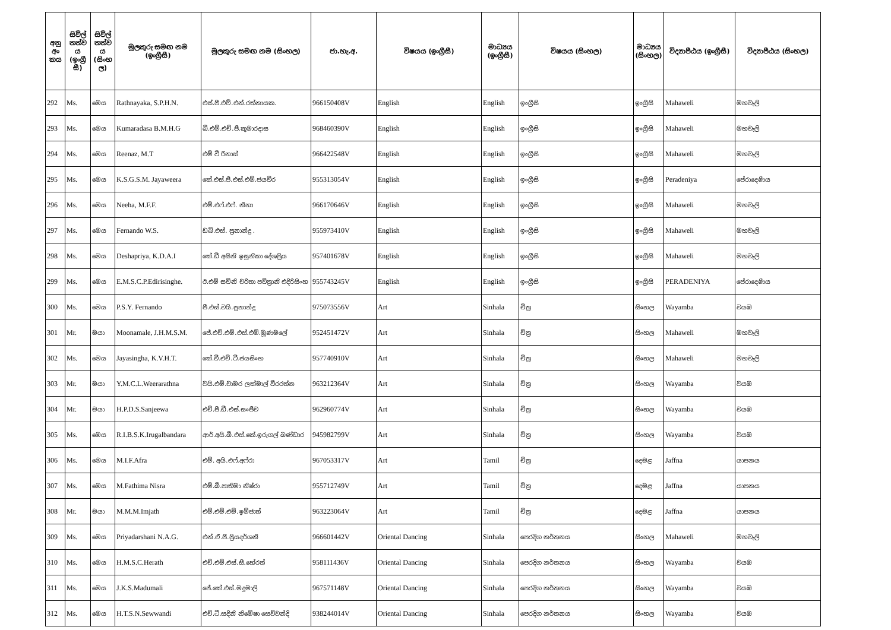| අනු අං කය | සිවිල් තත්ව ය (ඉංග්‍රී සී) | සිවිල් තත්ව ය (සිංහ ල) | මුලකුරු සමඟ නම (ඉංග්‍රීසී) | මුලකුරු සමඟ නම (සිංහල) | ජා.හැ.අ. | විෂයය (ඉංග්‍රීසී) | මාධ්‍යය (ඉංග්‍රීසී) | විෂයය (සිංහල) | මාධ්‍යය (සිංහල) | විද්‍යාපීඨය (ඉංග්‍රීසී) | විද්‍යාපීඨය (සිංහල) |
| --- | --- | --- | --- | --- | --- | --- | --- | --- | --- | --- | --- |
| 292 | Ms. | මෙය | Rathnayaka, S.P.H.N. | එස්.පී.එච්.එන්.රත්නායක. | 966150408V | English | English | ඉංග්‍රීසි | ඉංග්‍රීසි | Mahaweli | මහවැලි |
| 293 | Ms. | මෙය | Kumaradasa B.M.H.G | බී.එම්.එච්.ජී.කුමාරදාස | 968460390V | English | English | ඉංග්‍රීසි | ඉංග්‍රීසි | Mahaweli | මහවැලි |
| 294 | Ms. | මෙය | Reenaz, M.T | එම් ටී රීනාස් | 966422548V | English | English | ඉංග්‍රීසි | ඉංග්‍රීසි | Mahaweli | මහවැලි |
| 295 | Ms. | මෙය | K.S.G.S.M. Jayaweera | කේ.එස්.ජී.එස්.එම්.ජයවීර | 955313054V | English | English | ඉංග්‍රීසි | ඉංග්‍රීසි | Peradeniya | පේරාදෙණිය |
| 296 | Ms. | මෙය | Neeha, M.F.F. | එම්.එෆ්.එෆ්. නීහා | 966170646V | English | English | ඉංග්‍රීසි | ඉංග්‍රීසි | Mahaweli | මහවැලි |
| 297 | Ms. | මෙය | Fernando W.S. | ඩබ්.එස්. ප්‍රනාන්දු . | 955973410V | English | English | ඉංග්‍රීසි | ඉංග්‍රීසි | Mahaweli | මහවැලි |
| 298 | Ms. | මෙය | Deshapriya, K.D.A.I | කේ.ඩී අසිනි ඉසුනිකා දේශප්‍රිය | 957401678V | English | English | ඉංග්‍රීසි | ඉංග්‍රීසි | Mahaweli | මහවැලි |
| 299 | Ms. | මෙය | E.M.S.C.P.Edirisinghe. | ඊ.එම් සචිනි චරිතා පවිත්‍රානි එදිරිසිංහ | 955743245V | English | English | ඉංග්‍රීසි | ඉංග්‍රීසි | PERADENIYA | පේරාදෙණිය |
| 300 | Ms. | මෙය | P.S.Y. Fernando | පී.එස්.වයි.ප්‍රනාන්දු | 975073556V | Art | Sinhala | චිත්‍ර | සිංහල | Wayamba | වයඹ |
| 301 | Mr. | මයා | Moonamale, J.H.M.S.M. | ජේ.එච්.එම්.එස්.එම්.මූණමලේ | 952451472V | Art | Sinhala | චිත්‍ර | සිංහල | Mahaweli | මහවැලි |
| 302 | Ms. | මෙය | Jayasingha, K.V.H.T. | කේ.වී.එච්.ටී.ජයසිංහ | 957740910V | Art | Sinhala | චිත්‍ර | සිංහල | Mahaweli | මහවැලි |
| 303 | Mr. | මයා | Y.M.C.L.Weerarathna | වයි.එම්.චාමර ලක්මාල් වීරරත්න | 963212364V | Art | Sinhala | චිත්‍ර | සිංහල | Wayamba | වයඹ |
| 304 | Mr. | මයා | H.P.D.S.Sanjeewa | එච්.පී.ඩී.එස්.සංජීව | 962960774V | Art | Sinhala | චිත්‍ර | සිංහල | Wayamba | වයඹ |
| 305 | Ms. | මෙය | R.I.B.S.K.Irugalbandara | ආර්.අයි.බී.එස්.කේ.ඉරුගල් බණ්ඩාර | 945982799V | Art | Sinhala | චිත්‍ර | සිංහල | Wayamba | වයඹ |
| 306 | Ms. | මෙය | M.I.F.Afra | එම්. අයි.එෆ්.අෆ්රා | 967053317V | Art | Tamil | චිත්‍ර | දෙමළ | Jaffna | යාපනය |
| 307 | Ms. | මෙය | M.Fathima Nisra | එම්.බී.පාතිමා නිෂ්රා | 955712749V | Art | Tamil | චිත්‍ර | දෙමළ | Jaffna | යාපනය |
| 308 | Mr. | මයා | M.M.M.Imjath | එම්.එම්.එම්.ඉම්ජාත් | 963223064V | Art | Tamil | චිත්‍ර | දෙමළ | Jaffna | යාපනය |
| 309 | Ms. | මෙය | Priyadarshani N.A.G. | එන්.ඒ.ජී.ප්‍රියදර්ශනී | 966601442V | Oriental Dancing | Sinhala | පෙරදිග නර්තනය | සිංහල | Mahaweli | මහවැලි |
| 310 | Ms. | මෙය | H.M.S.C.Herath | එච්.එම්.එස්.සී.හේරත් | 958111436V | Oriental Dancing | Sinhala | පෙරදිග නර්තනය | සිංහල | Wayamba | වයඹ |
| 311 | Ms. | මෙය | J.K.S.Madumali | ජේ.කේ.එස්.මදුමාලි | 967571148V | Oriental Dancing | Sinhala | පෙරදිග නර්තනය | සිංහල | Wayamba | වයඹ |
| 312 | Ms. | මෙය | H.T.S.N.Sewwandi | එච්.ටී.සදිනි නිමේෂා සෙව්වන්දි | 938244014V | Oriental Dancing | Sinhala | පෙරදිග නර්තනය | සිංහල | Wayamba | වයඹ |